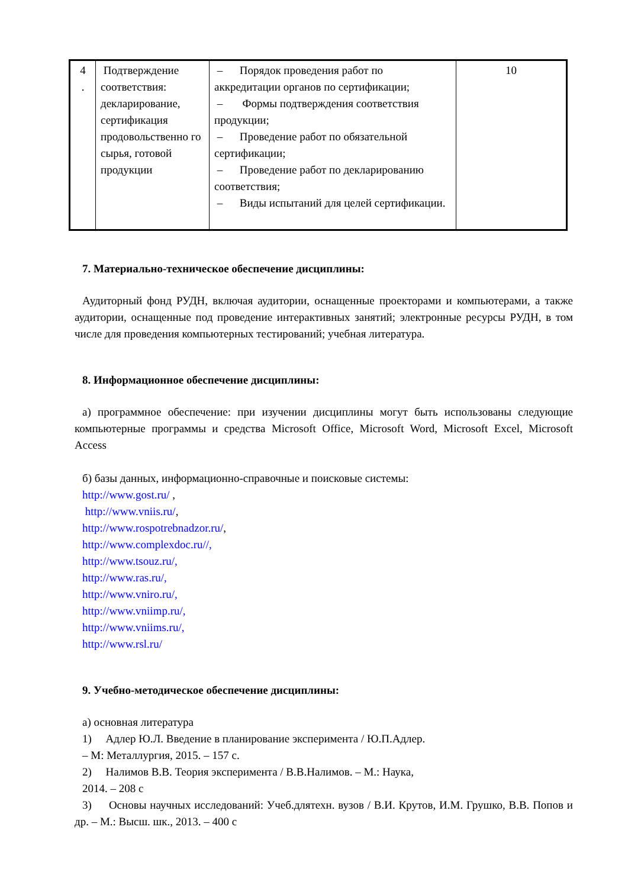| 4 . | Подтверждение соответствия: декларирование, сертификация продовольственно го сырья, готовой продукции | – Порядок проведения работ по аккредитации органов по сертификации; – Формы подтверждения соответствия продукции; – Проведение работ по обязательной сертификации; – Проведение работ по декларированию соответствия; – Виды испытаний для целей сертификации. | 10 |
7. Материально-техническое обеспечение дисциплины:
Аудиторный фонд РУДН, включая аудитории, оснащенные проекторами и компьютерами, а также аудитории, оснащенные под проведение интерактивных занятий; электронные ресурсы РУДН, в том числе для проведения компьютерных тестирований; учебная литература.
8. Информационное обеспечение дисциплины:
а) программное обеспечение: при изучении дисциплины могут быть использованы следующие компьютерные программы и средства Microsoft Office, Microsoft Word, Microsoft Excel, Microsoft Access
б) базы данных, информационно-справочные и поисковые системы:
http://www.gost.ru/ ,
http://www.vniis.ru/,
http://www.rospotrebnadzor.ru/,
http://www.complexdoc.ru//,
http://www.tsouz.ru/,
http://www.ras.ru/,
http://www.vniro.ru/,
http://www.vniimp.ru/,
http://www.vniims.ru/,
http://www.rsl.ru/
9. Учебно-методическое обеспечение дисциплины:
а) основная литература
1) Адлер Ю.Л. Введение в планирование эксперимента / Ю.П.Адлер.
– М: Металлургия, 2015. – 157 с.
2) Налимов В.В. Теория эксперимента / В.В.Налимов. – М.: Наука,
2014. – 208 с
3) Основы научных исследований: Учеб.длятехн. вузов / В.И. Крутов, И.М. Грушко, В.В. Попов и др. – М.: Высш. шк., 2013. – 400 с